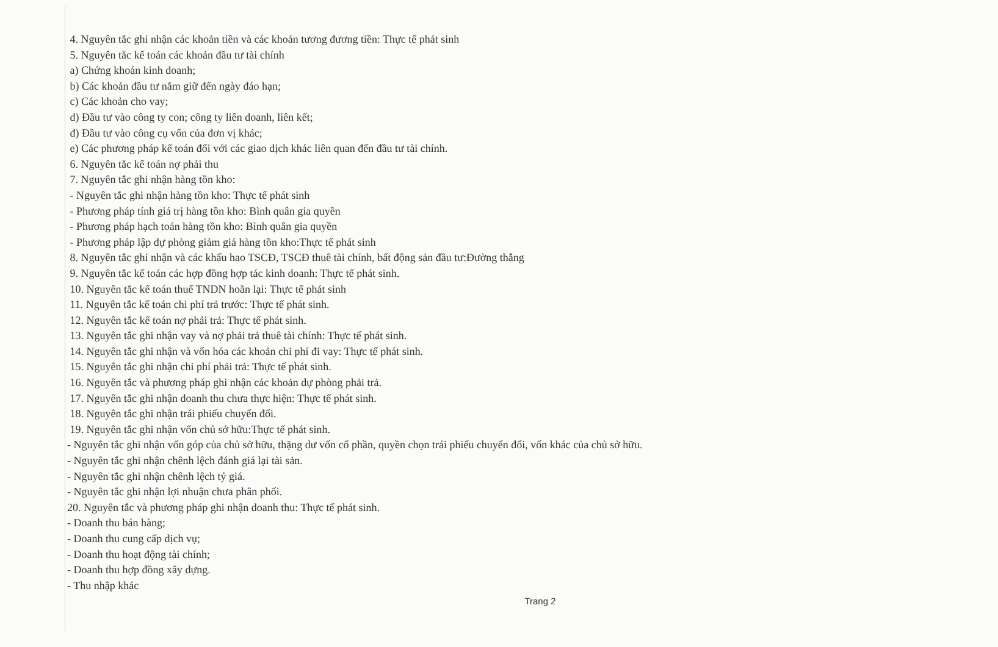4. Nguyên tắc ghi nhận các khoản tiền và các khoản tương đương tiền: Thực tế phát sinh
5. Nguyên tắc kế toán các khoản đầu tư tài chính
a) Chứng khoán kinh doanh;
b) Các khoản đầu tư nắm giữ đến ngày đáo hạn;
c) Các khoản cho vay;
d) Đầu tư vào công ty con; công ty liên doanh, liên kết;
đ) Đầu tư vào công cụ vốn của đơn vị khác;
e) Các phương pháp kế toán đối với các giao dịch khác liên quan đến đầu tư tài chính.
6. Nguyên tắc kế toán nợ phải thu
7. Nguyên tắc ghi nhận hàng tồn kho:
- Nguyên tắc ghi nhận hàng tồn kho: Thực tế phát sinh
- Phương pháp tính giá trị hàng tồn kho: Bình quân gia quyền
- Phương pháp hạch toán hàng tồn kho: Bình quân gia quyền
- Phương pháp lập dự phòng giảm giá hàng tồn kho:Thực tế phát sinh
8. Nguyên tắc ghi nhận và các khấu hao TSCĐ, TSCĐ thuê tài chính, bất động sản đầu tư:Đường thẳng
9. Nguyên tắc kế toán các hợp đồng hợp tác kinh doanh: Thực tế phát sinh.
10. Nguyên tắc kế toán thuế TNDN hoãn lại: Thực tế phát sinh
11. Nguyên tắc kế toán chi phí trả trước: Thực tế phát sinh.
12. Nguyên tắc kế toán nợ phải trả: Thực tế phát sinh.
13. Nguyên tắc ghi nhận vay và nợ phải trả thuê tài chính: Thực tế phát sinh.
14. Nguyên tắc ghi nhận và vốn hóa các khoản chi phí đi vay: Thực tế phát sinh.
15. Nguyên tắc ghi nhận chi phí phải trả: Thực tế phát sinh.
16. Nguyên tắc và phương pháp ghi nhận các khoản dự phòng phải trả.
17. Nguyên tắc ghi nhận doanh thu chưa thực hiện: Thực tế phát sinh.
18. Nguyên tắc ghi nhận trái phiếu chuyển đổi.
19. Nguyên tắc ghi nhận vốn chủ sở hữu:Thực tế phát sinh.
- Nguyên tắc ghi nhận vốn góp của chủ sở hữu, thặng dư vốn cổ phần, quyền chọn trái phiếu chuyển đổi, vốn khác của chủ sở hữu.
- Nguyên tắc ghi nhận chênh lệch đánh giá lại tài sản.
- Nguyên tắc ghi nhận chênh lệch tỷ giá.
- Nguyên tắc ghi nhận lợi nhuận chưa phân phối.
20. Nguyên tắc và phương pháp ghi nhận doanh thu: Thực tế phát sinh.
- Doanh thu bán hàng;
- Doanh thu cung cấp dịch vụ;
- Doanh thu hoạt động tài chính;
- Doanh thu hợp đồng xây dựng.
- Thu nhập khác
Trang 2